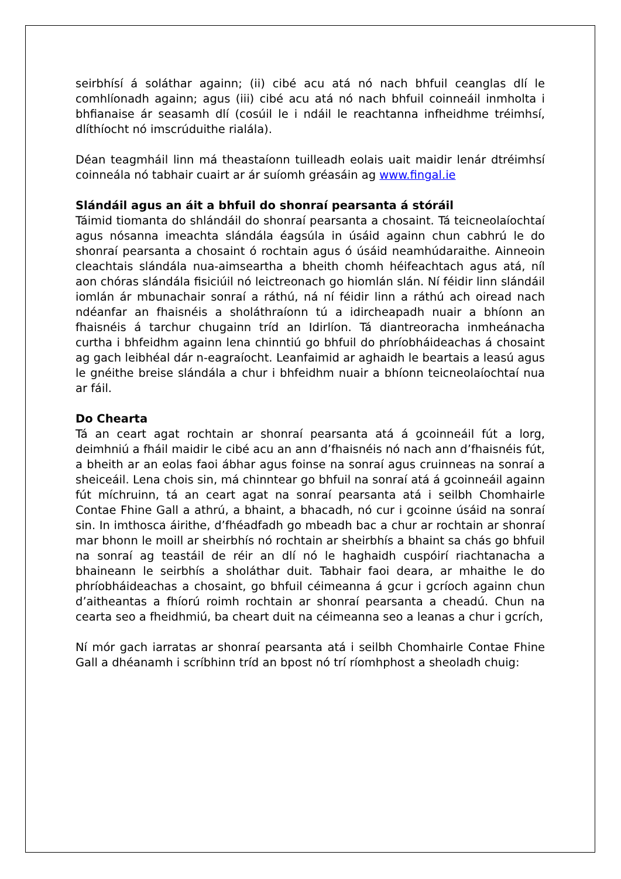seirbhísí á soláthar againn; (ii) cibé acu atá nó nach bhfuil ceanglas dlí le comhlíonadh againn; agus (iii) cibé acu atá nó nach bhfuil coinneáil inmholta i bhfianaise ár seasamh dlí (cosúil le i ndáil le reachtanna infheidhme tréimhsí, dlíthíocht nó imscrúduithe rialála).
Déan teagmháil linn má theastaíonn tuilleadh eolais uait maidir lenár dtréimhsí coinneála nó tabhair cuairt ar ár suíomh gréasáin ag www.fingal.ie
Slándáil agus an áit a bhfuil do shonraí pearsanta á stóráil
Táimid tiomanta do shlándáil do shonraí pearsanta a chosaint. Tá teicneolaíochtaí agus nósanna imeachta slándála éagsúla in úsáid againn chun cabhrú le do shonraí pearsanta a chosaint ó rochtain agus ó úsáid neamhúdaraithe. Ainneoin cleachtais slándála nua-aimseartha a bheith chomh héifeachtach agus atá, níl aon chóras slándála fisiciúil nó leictreonach go hiomlán slán. Ní féidir linn slándáil iomlán ár mbunachair sonraí a ráthú, ná ní féidir linn a ráthú ach oiread nach ndéanfar an fhaisnéis a sholáthraíonn tú a idircheapadh nuair a bhíonn an fhaisnéis á tarchur chugainn tríd an Idirlíon. Tá diantreoracha inmheánacha curtha i bhfeidhm againn lena chinntiú go bhfuil do phríobháideachas á chosaint ag gach leibhéal dár n-eagraíocht. Leanfaimid ar aghaidh le beartais a leasú agus le gnéithe breise slándála a chur i bhfeidhm nuair a bhíonn teicneolaíochtaí nua ar fáil.
Do Chearta
Tá an ceart agat rochtain ar shonraí pearsanta atá á gcoinneáil fút a lorg, deimhniú a fháil maidir le cibé acu an ann d’fhaisnéis nó nach ann d’fhaisnéis fút, a bheith ar an eolas faoi ábhar agus foinse na sonraí agus cruinneas na sonraí a sheiceáil. Lena chois sin, má chinntear go bhfuil na sonraí atá á gcoinneáil againn fút míchruinn, tá an ceart agat na sonraí pearsanta atá i seilbh Chomhairle Contae Fhine Gall a athrú, a bhaint, a bhacadh, nó cur i gcoinne úsáid na sonraí sin. In imthosca áirithe, d’fhéadfadh go mbeadh bac a chur ar rochtain ar shonraí mar bhonn le moill ar sheirbhís nó rochtain ar sheirbhís a bhaint sa chás go bhfuil na sonraí ag teastáil de réir an dlí nó le haghaidh cuspóirí riachtanacha a bhaineann le seirbhís a sholáthar duit. Tabhair faoi deara, ar mhaithe le do phríobháideachas a chosaint, go bhfuil céimeanna á gcur i gcríoch againn chun d’aitheantas a fhíorú roimh rochtain ar shonraí pearsanta a cheadú. Chun na cearta seo a fheidhmiú, ba cheart duit na céimeanna seo a leanas a chur i gcrích,
Ní mór gach iarratas ar shonraí pearsanta atá i seilbh Chomhairle Contae Fhine Gall a dhéanamh i scríbhinn tríd an bpost nó trí ríomhphost a sheoladh chuig: